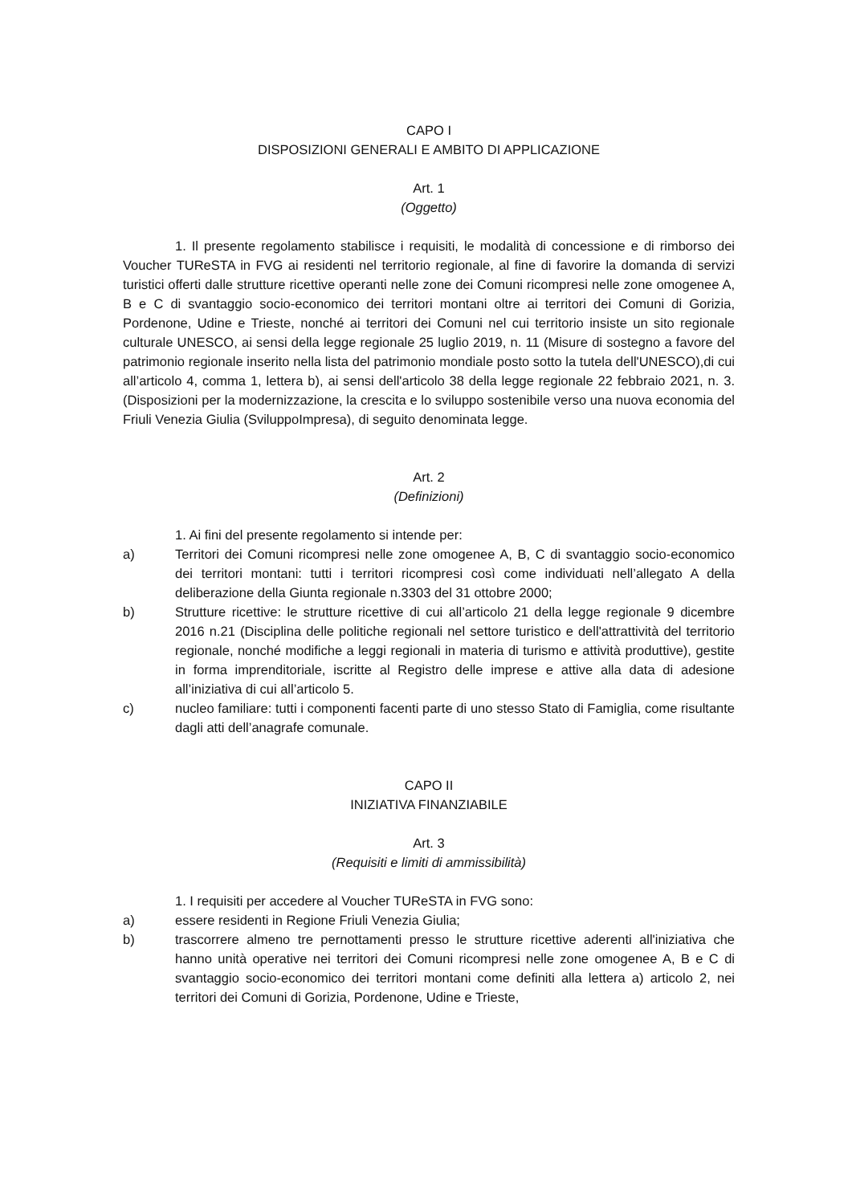CAPO I
DISPOSIZIONI GENERALI E AMBITO DI APPLICAZIONE
Art. 1
(Oggetto)
1. Il presente regolamento stabilisce i requisiti, le modalità di concessione e di rimborso dei Voucher TUReSTA in FVG ai residenti nel territorio regionale, al fine di favorire la domanda di servizi turistici offerti dalle strutture ricettive operanti nelle zone dei Comuni ricompresi nelle zone omogenee A, B e C di svantaggio socio-economico dei territori montani oltre ai territori dei Comuni di Gorizia, Pordenone, Udine e Trieste, nonché ai territori dei Comuni nel cui territorio insiste un sito regionale culturale UNESCO, ai sensi della legge regionale 25 luglio 2019, n. 11 (Misure di sostegno a favore del patrimonio regionale inserito nella lista del patrimonio mondiale posto sotto la tutela dell'UNESCO),di cui all’articolo 4, comma 1, lettera b), ai sensi dell'articolo 38 della legge regionale 22 febbraio 2021, n. 3. (Disposizioni per la modernizzazione, la crescita e lo sviluppo sostenibile verso una nuova economia del Friuli Venezia Giulia (SviluppoImpresa), di seguito denominata legge.
Art. 2
(Definizioni)
1. Ai fini del presente regolamento si intende per:
a) Territori dei Comuni ricompresi nelle zone omogenee A, B, C di svantaggio socio-economico dei territori montani: tutti i territori ricompresi così come individuati nell’allegato A della deliberazione della Giunta regionale n.3303 del 31 ottobre 2000;
b) Strutture ricettive: le strutture ricettive di cui all’articolo 21 della legge regionale 9 dicembre 2016 n.21 (Disciplina delle politiche regionali nel settore turistico e dell'attrattività del territorio regionale, nonché modifiche a leggi regionali in materia di turismo e attività produttive), gestite in forma imprenditoriale, iscritte al Registro delle imprese e attive alla data di adesione all’iniziativa di cui all’articolo 5.
c) nucleo familiare: tutti i componenti facenti parte di uno stesso Stato di Famiglia, come risultante dagli atti dell’anagrafe comunale.
CAPO II
INIZIATIVA FINANZIABILE
Art. 3
(Requisiti e limiti di ammissibilità)
1. I requisiti per accedere al Voucher TUReSTA in FVG sono:
a) essere residenti in Regione Friuli Venezia Giulia;
b) trascorrere almeno tre pernottamenti presso le strutture ricettive aderenti all'iniziativa che hanno unità operative nei territori dei Comuni ricompresi nelle zone omogenee A, B e C di svantaggio socio-economico dei territori montani come definiti alla lettera a) articolo 2, nei territori dei Comuni di Gorizia, Pordenone, Udine e Trieste,